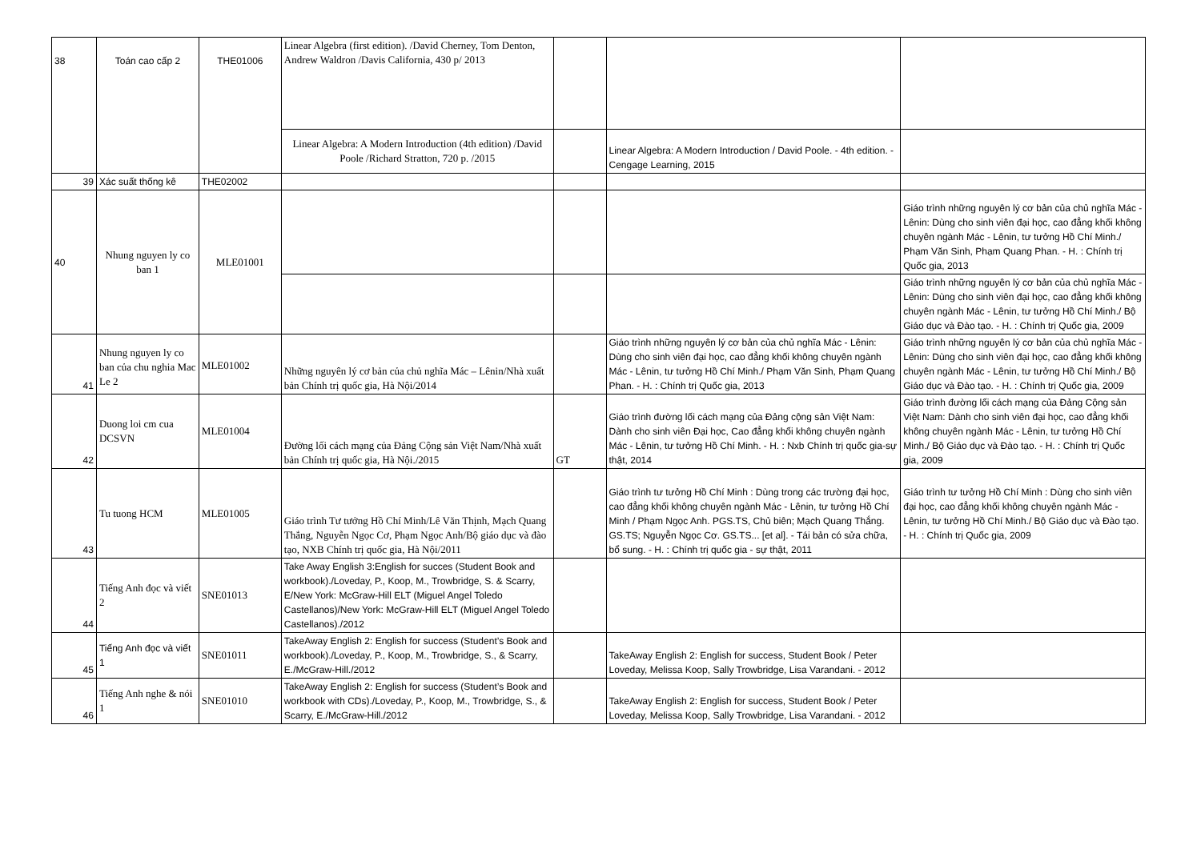| 38 | Toán cao cấp 2 | THE01006 | Linear Algebra (first edition). /David Cherney, Tom Denton, Andrew Waldron /Davis California, 430 p/ 2013 | | | |
| | | | Linear Algebra: A Modern Introduction (4th edition) /David Poole /Richard Stratton, 720 p. /2015 | | Linear Algebra: A Modern Introduction / David Poole. - 4th edition. - Cengage Learning, 2015 | |
| 39 | Xác suất thống kê | THE02002 | | | | |
| 40 | Nhung nguyen ly co ban 1 | MLE01001 | | | | Giáo trình những nguyên lý cơ bản của chủ nghĩa Mác - Lênin: Dùng cho sinh viên đại học, cao đẳng khối không chuyên ngành Mác - Lênin, tư tưởng Hồ Chí Minh./ Phạm Văn Sinh, Phạm Quang Phan. - H. : Chính trị Quốc gia, 2013 |
| | | | | | | Giáo trình những nguyên lý cơ bản của chủ nghĩa Mác - Lênin: Dùng cho sinh viên đại học, cao đẳng khối không chuyên ngành Mác - Lênin, tư tưởng Hồ Chí Minh./ Bộ Giáo dục và Đào tạo. - H. : Chính trị Quốc gia, 2009 |
| 41 | Nhung nguyen ly co ban của chu nghia Mac Le 2 | MLE01002 | Những nguyên lý cơ bản của chủ nghĩa Mác – Lênin/Nhà xuất bản Chính trị quốc gia, Hà Nội/2014 | | Giáo trình những nguyên lý cơ bản của chủ nghĩa Mác - Lênin: Dùng cho sinh viên đại học, cao đẳng khối không chuyên ngành Mác - Lênin, tư tưởng Hồ Chí Minh./ Phạm Văn Sinh, Phạm Quang Phan. - H. : Chính trị Quốc gia, 2013 | Giáo trình những nguyên lý cơ bản của chủ nghĩa Mác - Lênin: Dùng cho sinh viên đại học, cao đẳng khối không chuyên ngành Mác - Lênin, tư tưởng Hồ Chí Minh./ Bộ Giáo dục và Đào tạo. - H. : Chính trị Quốc gia, 2009 |
| 42 | Duong loi cm cua DCSVN | MLE01004 | Đường lối cách mạng của Đảng Cộng sản Việt Nam/Nhà xuất bản Chính trị quốc gia, Hà Nội./2015 | GT | Giáo trình đường lối cách mạng của Đảng cộng sản Việt Nam: Dành cho sinh viên Đại học, Cao đẳng khối không chuyên ngành Mác - Lênin, tư tưởng Hồ Chí Minh. - H. : Nxb Chính trị quốc gia-sự thật, 2014 | Giáo trình đường lối cách mạng của Đảng Cộng sản Việt Nam: Dành cho sinh viên đại học, cao đẳng khối không chuyên ngành Mác - Lênin, tư tưởng Hồ Chí Minh./ Bộ Giáo dục và Đào tạo. - H. : Chính trị Quốc gia, 2009 |
| 43 | Tu tuong HCM | MLE01005 | Giáo trình Tư tưởng Hồ Chí Minh/Lê Văn Thịnh, Mạch Quang Thắng, Nguyễn Ngọc Cơ, Phạm Ngọc Anh/Bộ giáo dục và đào tạo, NXB Chính trị quốc gia, Hà Nội/2011 | | Giáo trình tư tưởng Hồ Chí Minh : Dùng trong các trường đại học, cao đẳng khối không chuyên ngành Mác - Lênin, tư tưởng Hồ Chí Minh / Phạm Ngọc Anh. PGS.TS, Chủ biên; Mạch Quang Thắng. GS.TS; Nguyễn Ngọc Cơ. GS.TS... [et al]. - Tái bản có sửa chữa, bổ sung. - H. : Chính trị quốc gia - sự thật, 2011 | Giáo trình tư tưởng Hồ Chí Minh : Dùng cho sinh viên đại học, cao đẳng khối không chuyên ngành Mác - Lênin, tư tưởng Hồ Chí Minh./ Bộ Giáo dục và Đào tạo. - H. : Chính trị Quốc gia, 2009 |
| 44 | Tiếng Anh đọc và viết 2 | SNE01013 | Take Away English 3:English for succes (Student Book and workbook)./Loveday, P., Koop, M., Trowbridge, S. & Scarry, E/New York: McGraw-Hill ELT (Miguel Angel Toledo Castellanos)/New York: McGraw-Hill ELT (Miguel Angel Toledo Castellanos)./2012 | | | |
| 45 | Tiếng Anh đọc và viết 1 | SNE01011 | TakeAway English 2: English for success (Student’s Book and workbook)./Loveday, P., Koop, M., Trowbridge, S., & Scarry, E./McGraw-Hill./2012 | | TakeAway English 2: English for success, Student Book / Peter Loveday, Melissa Koop, Sally Trowbridge, Lisa Varandani. - 2012 | |
| 46 | Tiếng Anh nghe & nói 1 | SNE01010 | TakeAway English 2: English for success (Student’s Book and workbook with CDs)./Loveday, P., Koop, M., Trowbridge, S., & Scarry, E./McGraw-Hill./2012 | | TakeAway English 2: English for success, Student Book / Peter Loveday, Melissa Koop, Sally Trowbridge, Lisa Varandani. - 2012 | |